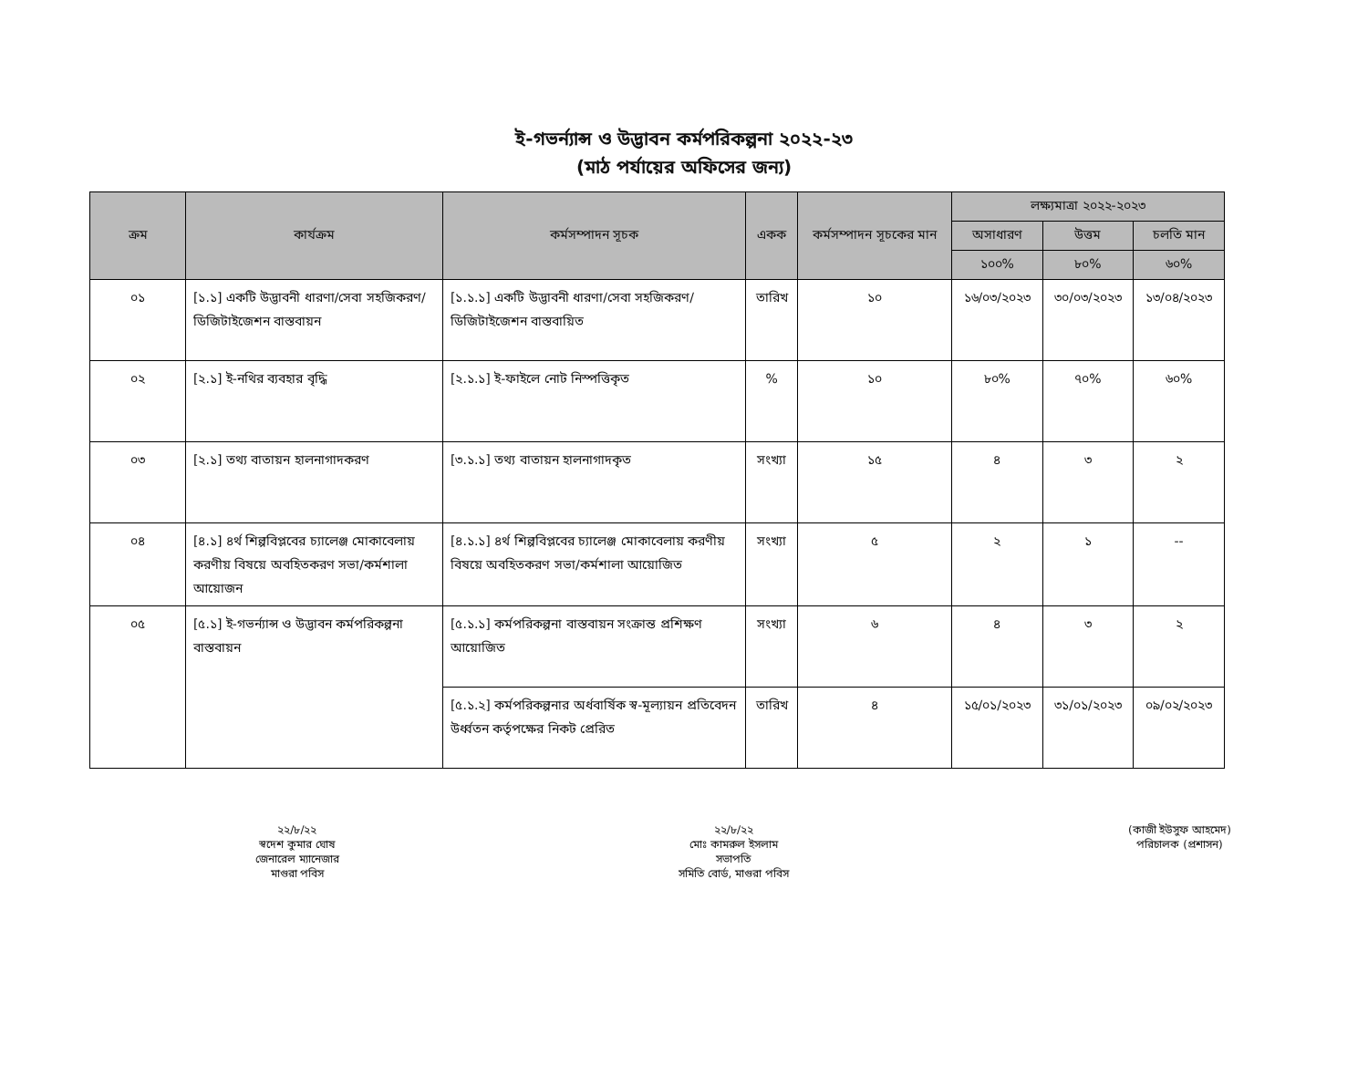ই-গভর্ন্যান্স ও উদ্ভাবন কর্মপরিকল্পনা ২০২২-২৩
(মাঠ পর্যায়ের অফিসের জন্য)
| ক্রম | কার্যক্রম | কর্মসম্পাদন সূচক | একক | কর্মসম্পাদন সূচকের মান | লক্ষ্যমাত্রা ২০২২-২০২৩ | | |
| --- | --- | --- | --- | --- | --- | --- | --- |
| | | | | | অসাধারণ | উত্তম | চলতি মান |
| | | | | | ১০০% | ৮০% | ৬০% |
| ০১ | [১.১] একটি উদ্ভাবনী ধারণা/সেবা সহজিকরণ/ডিজিটাইজেশন বাস্তবায়ন | [১.১.১] একটি উদ্ভাবনী ধারণা/সেবা সহজিকরণ/ডিজিটাইজেশন বাস্তবায়িত | তারিখ | ১০ | ১৬/০৩/২০২৩ | ৩০/০৩/২০২৩ | ১৩/০৪/২০২৩ |
| ০২ | [২.১] ই-নথির ব্যবহার বৃদ্ধি | [২.১.১] ই-ফাইলে নোট নিস্পত্তিকৃত | % | ১০ | ৮০% | ৭০% | ৬০% |
| ০৩ | [২.১] তথ্য বাতায়ন হালনাগাদকরণ | [৩.১.১] তথ্য বাতায়ন হালনাগাদকৃত | সংখ্যা | ১৫ | ৪ | ৩ | ২ |
| ০৪ | [৪.১] ৪র্থ শিল্পবিপ্লবের চ্যালেঞ্জ মোকাবেলায় করণীয় বিষয়ে অবহিতকরণ সভা/কর্মশালা আয়োজন | [৪.১.১] ৪র্থ শিল্পবিপ্লবের চ্যালেঞ্জ মোকাবেলায় করণীয় বিষয়ে অবহিতকরণ সভা/কর্মশালা আয়োজিত | সংখ্যা | ৫ | ২ | ১ | -- |
| ০৫ | [৫.১] ই-গভর্ন্যান্স ও উদ্ভাবন কর্মপরিকল্পনা বাস্তবায়ন | [৫.১.১] কর্মপরিকল্পনা বাস্তবায়ন সংক্রান্ত প্রশিক্ষণ আয়োজিত | সংখ্যা | ৬ | ৪ | ৩ | ২ |
| | | [৫.১.২] কর্মপরিকল্পনার অর্ধবার্ষিক স্ব-মূল্যায়ন প্রতিবেদন উর্ধ্বতন কর্তৃপক্ষের নিকট প্রেরিত | তারিখ | ৪ | ১৫/০১/২০২৩ | ৩১/০১/২০২৩ | ০৯/০২/২০২৩ |
২২/৮/২২
স্বদেশ কুমার ঘোষ
জেনারেল ম্যানেজার
মাগুরা পবিস
২২/৮/২২
মোঃ কামরুল ইসলাম
সভাপতি
সমিতি বোর্ড, মাগুরা পবিস
(কাজী ইউসুফ আহমেদ)
পরিচালক (প্রশাসন)